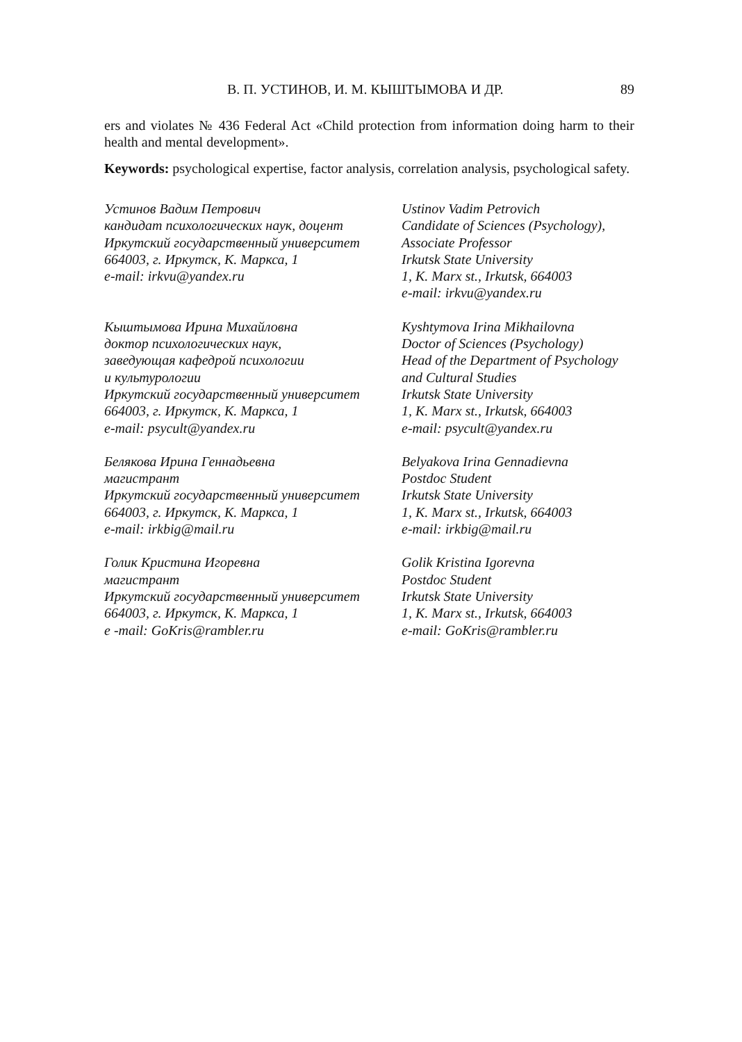В. П. УСТИНОВ, И. М. КЫШТЫМОВА И ДР. 89
ers and violates № 436 Federal Act «Child protection from information doing harm to their health and mental development».
Keywords: psychological expertise, factor analysis, correlation analysis, psychological safety.
Устинов Вадим Петрович
кандидат психологических наук, доцент
Иркутский государственный университет
664003, г. Иркутск, К. Маркса, 1
e-mail: irkvu@yandex.ru
Ustinov Vadim Petrovich
Candidate of Sciences (Psychology),
Associate Professor
Irkutsk State University
1, K. Marx st., Irkutsk, 664003
e-mail: irkvu@yandex.ru
Кыштымова Ирина Михайловна
доктор психологических наук,
заведующая кафедрой психологии
и культурологии
Иркутский государственный университет
664003, г. Иркутск, К. Маркса, 1
e-mail: psycult@yandex.ru
Kyshtymova Irina Mikhailovna
Doctor of Sciences (Psychology)
Head of the Department of Psychology
and Cultural Studies
Irkutsk State University
1, K. Marx st., Irkutsk, 664003
e-mail: psycult@yandex.ru
Белякова Ирина Геннадьевна
магистрант
Иркутский государственный университет
664003, г. Иркутск, К. Маркса, 1
e-mail: irkbig@mail.ru
Belyakova Irina Gennadievna
Postdoc Student
Irkutsk State University
1, K. Marx st., Irkutsk, 664003
e-mail: irkbig@mail.ru
Голик Кристина Игоревна
магистрант
Иркутский государственный университет
664003, г. Иркутск, К. Маркса, 1
e -mail: GoKris@rambler.ru
Golik Kristina Igorevna
Postdoc Student
Irkutsk State University
1, K. Marx st., Irkutsk, 664003
e-mail: GoKris@rambler.ru